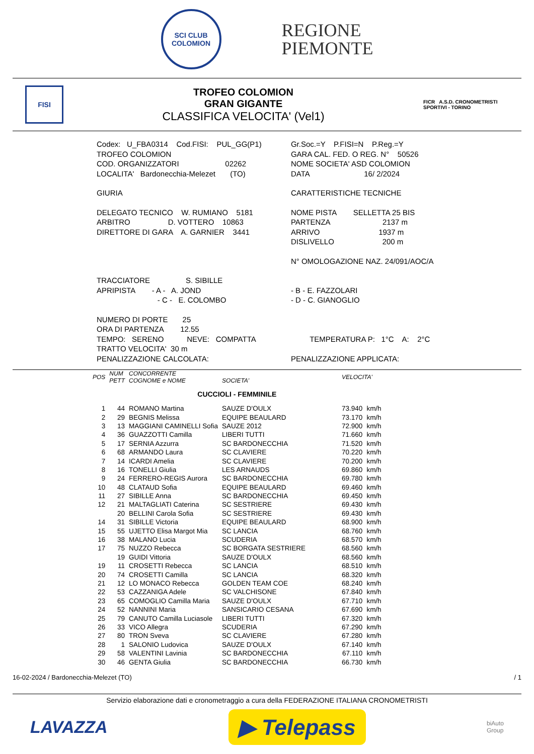SCI CLUB
COLOMION
REGIONE
PIEMONTE
FISI
TROFEO COLOMION
GRAN GIGANTE
CLASSIFICA VELOCITA' (Vel1)
FICR A.S.D. CRONOMETRISTI SPORTIVI - TORINO
| Codex: U_FBA0314 Cod.FISI: PUL_GG(P1) | Gr.Soc.=Y P.FISI=N P.Reg.=Y |
| TROFEO COLOMION | GARA CAL. FED. O REG. N° 50526 |
| COD. ORGANIZZATORI 02262 | NOME SOCIETA' ASD COLOMION |
| LOCALITA' Bardonecchia-Melezet (TO) | DATA 16/ 2/2024 |
| GIURIA | CARATTERISTICHE TECNICHE |
| DELEGATO TECNICO W. RUMIANO 5181 | NOME PISTA SELLETTA 25 BIS |
| ARBITRO D. VOTTERO 10863 | PARTENZA 2137 m |
| DIRETTORE DI GARA A. GARNIER 3441 | ARRIVO 1937 m |
| | DISLIVELLO 200 m |
| | N° OMOLOGAZIONE NAZ. 24/091/AOC/A |
| TRACCIATORE S. SIBILLE | |
| APRIPISTA - A - A. JOND | - B - E. FAZZOLARI |
| - C - E. COLOMBO | - D - C. GIANOGLIO |
| NUMERO DI PORTE 25 | |
| ORA DI PARTENZA 12.55 | |
| TEMPO: SERENO NEVE: COMPATTA | TEMPERATURA P: 1°C A: 2°C |
| TRATTO VELOCITA' 30 m | |
| PENALIZZAZIONE CALCOLATA: | PENALIZZAZIONE APPLICATA: |
| POS | NUM PETT | CONCORRENTE COGNOME e NOME | SOCIETA' | VELOCITA' | |
| --- | --- | --- | --- | --- | --- |
| CUCCIOLI - FEMMINILE | | | | | |
| 1 | 44 | ROMANO Martina | SAUZE D'OULX | 73.940 | km/h |
| 2 | 29 | BEGNIS Melissa | EQUIPE BEAULARD | 73.170 | km/h |
| 3 | 13 | MAGGIANI CAMINELLI Sofia | SAUZE 2012 | 72.900 | km/h |
| 4 | 36 | GUAZZOTTI Camilla | LIBERI TUTTI | 71.660 | km/h |
| 5 | 17 | SERNIA Azzurra | SC BARDONECCHIA | 71.520 | km/h |
| 6 | 68 | ARMANDO Laura | SC CLAVIERE | 70.220 | km/h |
| 7 | 14 | ICARDI Amelia | SC CLAVIERE | 70.200 | km/h |
| 8 | 16 | TONELLI Giulia | LES ARNAUDS | 69.860 | km/h |
| 9 | 24 | FERRERO-REGIS Aurora | SC BARDONECCHIA | 69.780 | km/h |
| 10 | 48 | CLATAUD Sofia | EQUIPE BEAULARD | 69.460 | km/h |
| 11 | 27 | SIBILLE Anna | SC BARDONECCHIA | 69.450 | km/h |
| 12 | 21 | MALTAGLIATI Caterina | SC SESTRIERE | 69.430 | km/h |
| | 20 | BELLINI Carola Sofia | SC SESTRIERE | 69.430 | km/h |
| 14 | 31 | SIBILLE Victoria | EQUIPE BEAULARD | 68.900 | km/h |
| 15 | 55 | UJETTO Elisa Margot Mia | SC LANCIA | 68.760 | km/h |
| 16 | 38 | MALANO Lucia | SCUDERIA | 68.570 | km/h |
| 17 | 75 | NUZZO Rebecca | SC BORGATA SESTRIERE | 68.560 | km/h |
| | 19 | GUIDI Vittoria | SAUZE D'OULX | 68.560 | km/h |
| 19 | 11 | CROSETTI Rebecca | SC LANCIA | 68.510 | km/h |
| 20 | 74 | CROSETTI Camilla | SC LANCIA | 68.320 | km/h |
| 21 | 12 | LO MONACO Rebecca | GOLDEN TEAM COE | 68.240 | km/h |
| 22 | 53 | CAZZANIGA Adele | SC VALCHISONE | 67.840 | km/h |
| 23 | 65 | COMOGLIO Camilla Maria | SAUZE D'OULX | 67.710 | km/h |
| 24 | 52 | NANNINI Maria | SANSICARIO CESANA | 67.690 | km/h |
| 25 | 79 | CANUTO Camilla Luciasole | LIBERI TUTTI | 67.320 | km/h |
| 26 | 33 | VICO Allegra | SCUDERIA | 67.290 | km/h |
| 27 | 80 | TRON Sveva | SC CLAVIERE | 67.280 | km/h |
| 28 | 1 | SALONIO Ludovica | SAUZE D'OULX | 67.140 | km/h |
| 29 | 58 | VALENTINI Lavinia | SC BARDONECCHIA | 67.110 | km/h |
| 30 | 46 | GENTA Giulia | SC BARDONECCHIA | 66.730 | km/h |
16-02-2024 / Bardonecchia-Melezet (TO) / 1
Servizio elaborazione dati e cronometraggio a cura della FEDERAZIONE ITALIANA CRONOMETRISTI
LAVAZZA ▶ Telepass biAuto
Group